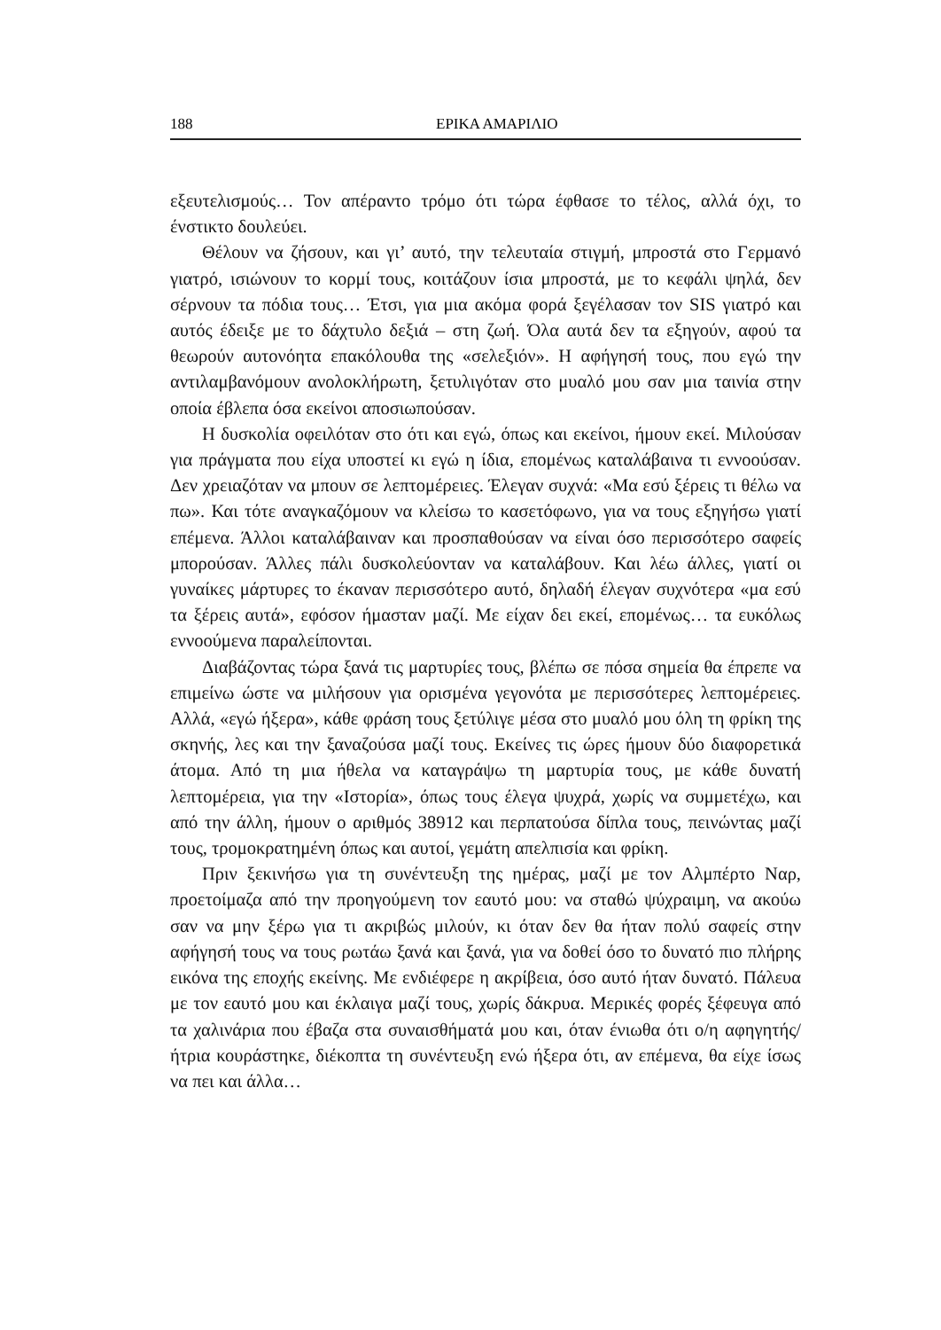188 ΕΡΙΚΑ ΑΜΑΡΙΛΙΟ
εξευτελισμούς… Τον απέραντο τρόμο ότι τώρα έφθασε το τέλος, αλλά όχι, το ένστικτο δουλεύει.
Θέλουν να ζήσουν, και γι’ αυτό, την τελευταία στιγμή, μπροστά στο Γερμανό γιατρό, ισιώνουν το κορμί τους, κοιτάζουν ίσια μπροστά, με το κεφάλι ψηλά, δεν σέρνουν τα πόδια τους… Έτσι, για μια ακόμα φορά ξεγέλασαν τον SIS γιατρό και αυτός έδειξε με το δάχτυλο δεξιά – στη ζωή. Όλα αυτά δεν τα εξηγούν, αφού τα θεωρούν αυτονόητα επακόλουθα της «σελεξιόν». Η αφήγησή τους, που εγώ την αντιλαμβανόμουν ανολοκλήρωτη, ξετυλιγόταν στο μυαλό μου σαν μια ταινία στην οποία έβλεπα όσα εκείνοι αποσιωπούσαν.
Η δυσκολία οφειλόταν στο ότι και εγώ, όπως και εκείνοι, ήμουν εκεί. Μιλούσαν για πράγματα που είχα υποστεί κι εγώ η ίδια, επομένως καταλάβαινα τι εννοούσαν. Δεν χρειαζόταν να μπουν σε λεπτομέρειες. Έλεγαν συχνά: «Μα εσύ ξέρεις τι θέλω να πω». Και τότε αναγκαζόμουν να κλείσω το κασετόφωνο, για να τους εξηγήσω γιατί επέμενα. Άλλοι καταλάβαιναν και προσπαθούσαν να είναι όσο περισσότερο σαφείς μπορούσαν. Άλλες πάλι δυσκολεύονταν να καταλάβουν. Και λέω άλλες, γιατί οι γυναίκες μάρτυρες το έκαναν περισσότερο αυτό, δηλαδή έλεγαν συχνότερα «μα εσύ τα ξέρεις αυτά», εφόσον ήμασταν μαζί. Με είχαν δει εκεί, επομένως… τα ευκόλως εννοούμενα παραλείπονται.
Διαβάζοντας τώρα ξανά τις μαρτυρίες τους, βλέπω σε πόσα σημεία θα έπρεπε να επιμείνω ώστε να μιλήσουν για ορισμένα γεγονότα με περισσότερες λεπτομέρειες. Αλλά, «εγώ ήξερα», κάθε φράση τους ξετύλιγε μέσα στο μυαλό μου όλη τη φρίκη της σκηνής, λες και την ξαναζούσα μαζί τους. Εκείνες τις ώρες ήμουν δύο διαφορετικά άτομα. Από τη μια ήθελα να καταγράψω τη μαρτυρία τους, με κάθε δυνατή λεπτομέρεια, για την «Ιστορία», όπως τους έλεγα ψυχρά, χωρίς να συμμετέχω, και από την άλλη, ήμουν ο αριθμός 38912 και περπατούσα δίπλα τους, πεινώντας μαζί τους, τρομοκρατημένη όπως και αυτοί, γεμάτη απελπισία και φρίκη.
Πριν ξεκινήσω για τη συνέντευξη της ημέρας, μαζί με τον Αλμπέρτο Ναρ, προετοίμαζα από την προηγούμενη τον εαυτό μου: να σταθώ ψύχραιμη, να ακούω σαν να μην ξέρω για τι ακριβώς μιλούν, κι όταν δεν θα ήταν πολύ σαφείς στην αφήγησή τους να τους ρωτάω ξανά και ξανά, για να δοθεί όσο το δυνατό πιο πλήρης εικόνα της εποχής εκείνης. Με ενδιέφερε η ακρίβεια, όσο αυτό ήταν δυνατό. Πάλευα με τον εαυτό μου και έκλαιγα μαζί τους, χωρίς δάκρυα. Μερικές φορές ξέφευγα από τα χαλινάρια που έβαζα στα συναισθήματά μου και, όταν ένιωθα ότι ο/η αφηγητής/ήτρια κουράστηκε, διέκοπτα τη συνέντευξη ενώ ήξερα ότι, αν επέμενα, θα είχε ίσως να πει και άλλα…